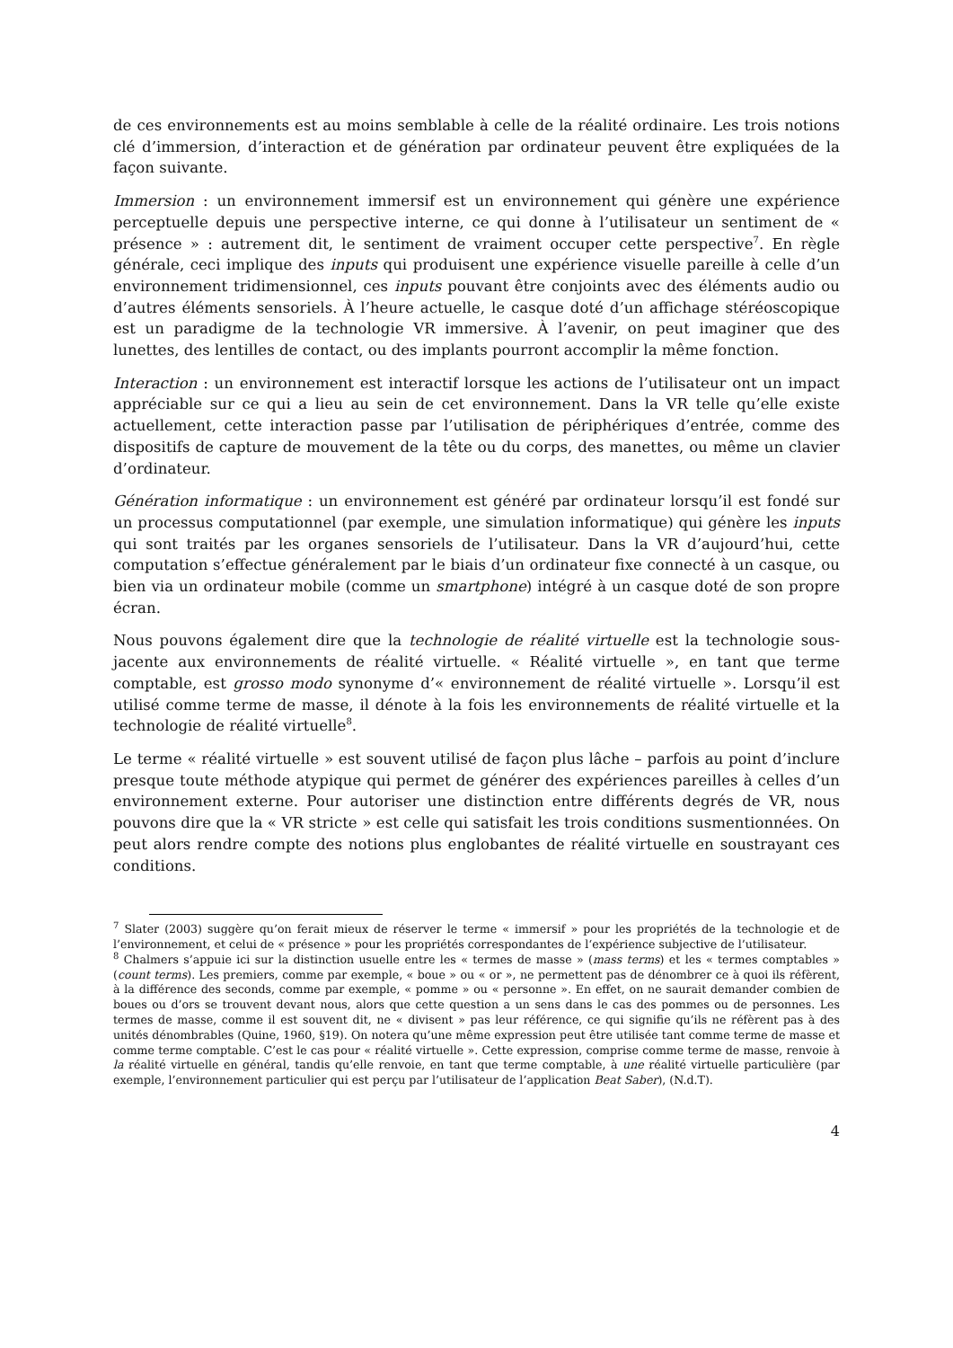de ces environnements est au moins semblable à celle de la réalité ordinaire. Les trois notions clé d’immersion, d’interaction et de génération par ordinateur peuvent être expliquées de la façon suivante.
Immersion : un environnement immersif est un environnement qui génère une expérience perceptuelle depuis une perspective interne, ce qui donne à l’utilisateur un sentiment de « présence » : autrement dit, le sentiment de vraiment occuper cette perspective<sup>7</sup>. En règle générale, ceci implique des inputs qui produisent une expérience visuelle pareille à celle d’un environnement tridimensionnel, ces inputs pouvant être conjoints avec des éléments audio ou d’autres éléments sensoriels. À l’heure actuelle, le casque doté d’un affichage stéréoscopique est un paradigme de la technologie VR immersive. À l’avenir, on peut imaginer que des lunettes, des lentilles de contact, ou des implants pourront accomplir la même fonction.
Interaction : un environnement est interactif lorsque les actions de l’utilisateur ont un impact appréciable sur ce qui a lieu au sein de cet environnement. Dans la VR telle qu’elle existe actuellement, cette interaction passe par l’utilisation de périphériques d’entrée, comme des dispositifs de capture de mouvement de la tête ou du corps, des manettes, ou même un clavier d’ordinateur.
Génération informatique : un environnement est généré par ordinateur lorsqu’il est fondé sur un processus computationnel (par exemple, une simulation informatique) qui génère les inputs qui sont traités par les organes sensoriels de l’utilisateur. Dans la VR d’aujourd’hui, cette computation s’effectue généralement par le biais d’un ordinateur fixe connecté à un casque, ou bien via un ordinateur mobile (comme un smartphone) intégré à un casque doté de son propre écran.
Nous pouvons également dire que la technologie de réalité virtuelle est la technologie sous-jacente aux environnements de réalité virtuelle. « Réalité virtuelle », en tant que terme comptable, est grosso modo synonyme d’« environnement de réalité virtuelle ». Lorsqu’il est utilisé comme terme de masse, il dénote à la fois les environnements de réalité virtuelle et la technologie de réalité virtuelle<sup>8</sup>.
Le terme « réalité virtuelle » est souvent utilisé de façon plus lâche – parfois au point d’inclure presque toute méthode atypique qui permet de générer des expériences pareilles à celles d’un environnement externe. Pour autoriser une distinction entre différents degrés de VR, nous pouvons dire que la « VR stricte » est celle qui satisfait les trois conditions susmentionnées. On peut alors rendre compte des notions plus englobantes de réalité virtuelle en soustrayant ces conditions.
<sup>7</sup> Slater (2003) suggère qu’on ferait mieux de réserver le terme « immersif » pour les propriétés de la technologie et de l’environnement, et celui de « présence » pour les propriétés correspondantes de l‘expérience subjective de l’utilisateur.
<sup>8</sup> Chalmers s’appuie ici sur la distinction usuelle entre les « termes de masse » (mass terms) et les « termes comptables » (count terms). Les premiers, comme par exemple, « boue » ou « or », ne permettent pas de dénombrer ce à quoi ils réfèrent, à la différence des seconds, comme par exemple, « pomme » ou « personne ». En effet, on ne saurait demander combien de boues ou d’ors se trouvent devant nous, alors que cette question a un sens dans le cas des pommes ou de personnes. Les termes de masse, comme il est souvent dit, ne « divisent » pas leur référence, ce qui signifie qu’ils ne réfèrent pas à des unités dénombrables (Quine, 1960, §19). On notera qu’une même expression peut être utilisée tant comme terme de masse et comme terme comptable. C’est le cas pour « réalité virtuelle ». Cette expression, comprise comme terme de masse, renvoie à la réalité virtuelle en général, tandis qu’elle renvoie, en tant que terme comptable, à une réalité virtuelle particulière (par exemple, l’environnement particulier qui est perçu par l’utilisateur de l’application Beat Saber), (N.d.T).
4